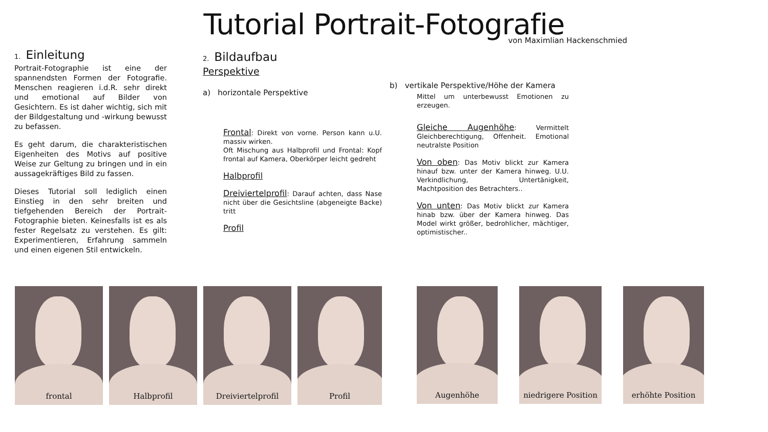Tutorial Portrait-Fotografie
von Maximlian Hackenschmied
1. Einleitung
Portrait-Fotographie ist eine der spannendsten Formen der Fotografie. Menschen reagieren i.d.R. sehr direkt und emotional auf Bilder von Gesichtern. Es ist daher wichtig, sich mit der Bildgestaltung und -wirkung bewusst zu befassen.
Es geht darum, die charakteristischen Eigenheiten des Motivs auf positive Weise zur Geltung zu bringen und in ein aussagekräftiges Bild zu fassen.
Dieses Tutorial soll lediglich einen Einstieg in den sehr breiten und tiefgehenden Bereich der Portrait-Fotographie bieten. Keinesfalls ist es als fester Regelsatz zu verstehen. Es gilt: Experimentieren, Erfahrung sammeln und einen eigenen Stil entwickeln.
2. Bildaufbau
Perspektive
a) horizontale Perspektive
Frontal: Direkt von vorne. Person kann u.U. massiv wirken.
Oft Mischung aus Halbprofil und Frontal: Kopf frontal auf Kamera, Oberkörper leicht gedreht
Halbprofil
Dreiviertelprofil: Darauf achten, dass Nase nicht über die Gesichtsline (abgeneigte Backe) tritt
Profil
b) vertikale Perspektive/Höhe der Kamera
Mittel um unterbewusst Emotionen zu erzeugen.
Gleiche Augenhöhe: Vermittelt Gleichberechtigung, Offenheit. Emotional neutralste Position
Von oben: Das Motiv blickt zur Kamera hinauf bzw. unter der Kamera hinweg. U.U. Verkindlichung, Untertänigkeit, Machtposition des Betrachters..
Von unten: Das Motiv blickt zur Kamera hinab bzw. über der Kamera hinweg. Das Model wirkt größer, bedrohlicher, mächtiger, optimistischer..
frontal Halbprofil Dreiviertelprofil Profil
Augenhöhe niedrigere Position
erhöhte Position